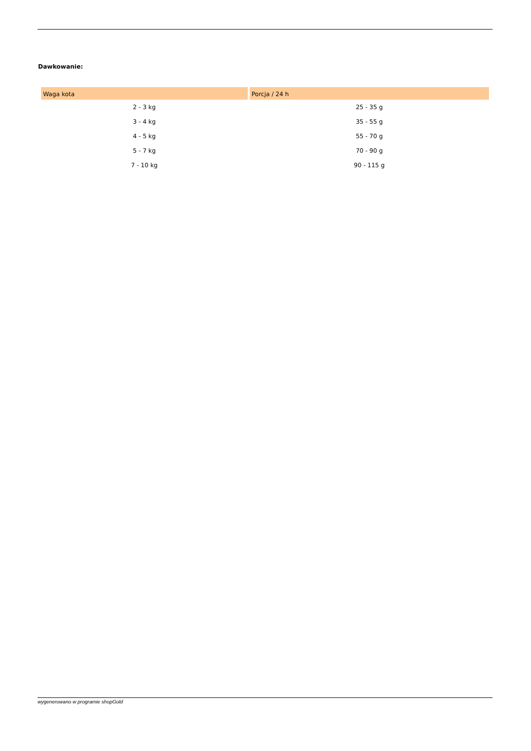Dawkowanie:
| Waga kota | Porcja / 24 h |
| --- | --- |
| 2 - 3 kg | 25 - 35 g |
| 3 - 4 kg | 35 - 55 g |
| 4 - 5 kg | 55 - 70 g |
| 5 - 7 kg | 70 - 90 g |
| 7 - 10 kg | 90 - 115 g |
wygenerowano w programie shopGold